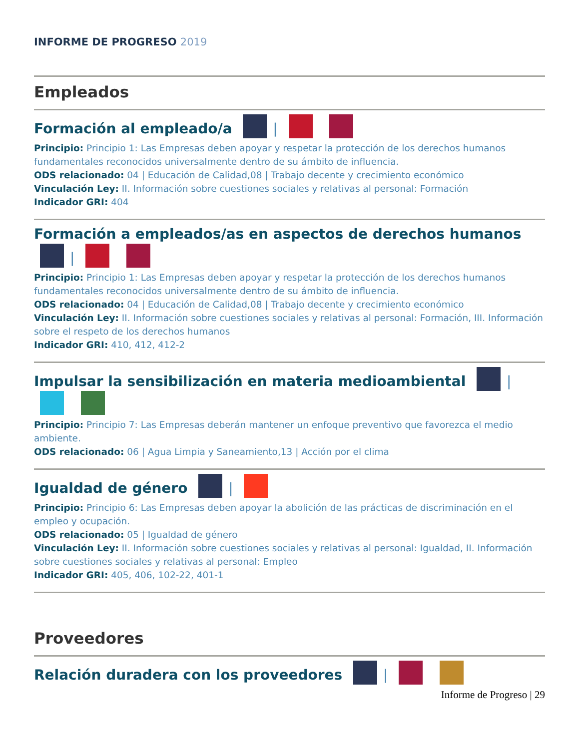INFORME DE PROGRESO 2019
Empleados
Formación al empleado/a |
Principio: Principio 1: Las Empresas deben apoyar y respetar la protección de los derechos humanos fundamentales reconocidos universalmente dentro de su ámbito de influencia.
ODS relacionado: 04 | Educación de Calidad,08 | Trabajo decente y crecimiento económico
Vinculación Ley: II. Información sobre cuestiones sociales y relativas al personal: Formación
Indicador GRI: 404
Formación a empleados/as en aspectos de derechos humanos |
Principio: Principio 1: Las Empresas deben apoyar y respetar la protección de los derechos humanos fundamentales reconocidos universalmente dentro de su ámbito de influencia.
ODS relacionado: 04 | Educación de Calidad,08 | Trabajo decente y crecimiento económico
Vinculación Ley: II. Información sobre cuestiones sociales y relativas al personal: Formación, III. Información sobre el respeto de los derechos humanos
Indicador GRI: 410, 412, 412-2
Impulsar la sensibilización en materia medioambiental |
Principio: Principio 7: Las Empresas deberán mantener un enfoque preventivo que favorezca el medio ambiente.
ODS relacionado: 06 | Agua Limpia y Saneamiento,13 | Acción por el clima
Igualdad de género |
Principio: Principio 6: Las Empresas deben apoyar la abolición de las prácticas de discriminación en el empleo y ocupación.
ODS relacionado: 05 | Igualdad de género
Vinculación Ley: II. Información sobre cuestiones sociales y relativas al personal: Igualdad, II. Información sobre cuestiones sociales y relativas al personal: Empleo
Indicador GRI: 405, 406, 102-22, 401-1
Proveedores
Relación duradera con los proveedores |
Informe de Progreso | 29